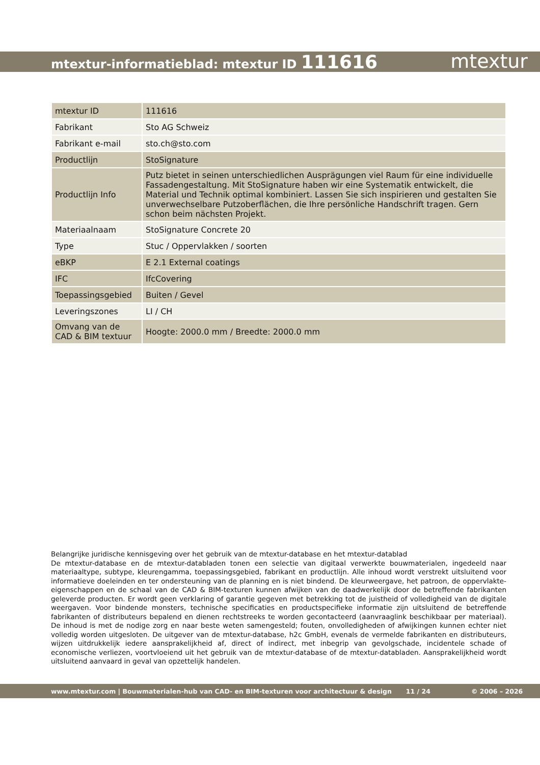mtextur-informatieblad: mtextur ID 111616 mtextur
| mtextur ID | 111616 |
| Fabrikant | Sto AG Schweiz |
| Fabrikant e-mail | sto.ch@sto.com |
| Productlijn | StoSignature |
| Productlijn Info | Putz bietet in seinen unterschiedlichen Ausprägungen viel Raum für eine individuelle Fassadengestaltung. Mit StoSignature haben wir eine Systematik entwickelt, die Material und Technik optimal kombiniert. Lassen Sie sich inspirieren und gestalten Sie unverwechselbare Putzoberflächen, die Ihre persönliche Handschrift tragen. Gern schon beim nächsten Projekt. |
| Materiaalnaam | StoSignature Concrete 20 |
| Type | Stuc / Oppervlakken / soorten |
| eBKP | E 2.1 External coatings |
| IFC | IfcCovering |
| Toepassingsgebied | Buiten / Gevel |
| Leveringszones | LI / CH |
| Omvang van de CAD & BIM textuur | Hoogte: 2000.0 mm / Breedte: 2000.0 mm |
Belangrijke juridische kennisgeving over het gebruik van de mtextur-database en het mtextur-datablad
De mtextur-database en de mtextur-databladen tonen een selectie van digitaal verwerkte bouwmaterialen, ingedeeld naar materiaaltype, subtype, kleurengamma, toepassingsgebied, fabrikant en productlijn. Alle inhoud wordt verstrekt uitsluitend voor informatieve doeleinden en ter ondersteuning van de planning en is niet bindend. De kleurweergave, het patroon, de oppervlakte-eigenschappen en de schaal van de CAD & BIM-texturen kunnen afwijken van de daadwerkelijk door de betreffende fabrikanten geleverde producten. Er wordt geen verklaring of garantie gegeven met betrekking tot de juistheid of volledigheid van de digitale weergaven. Voor bindende monsters, technische specificaties en productspecifieke informatie zijn uitsluitend de betreffende fabrikanten of distributeurs bepalend en dienen rechtstreeks te worden gecontacteerd (aanvraaglink beschikbaar per materiaal). De inhoud is met de nodige zorg en naar beste weten samengesteld; fouten, onvolledigheden of afwijkingen kunnen echter niet volledig worden uitgesloten. De uitgever van de mtextur-database, h2c GmbH, evenals de vermelde fabrikanten en distributeurs, wijzen uitdrukkelijk iedere aansprakelijkheid af, direct of indirect, met inbegrip van gevolgschade, incidentele schade of economische verliezen, voortvloeiend uit het gebruik van de mtextur-database of de mtextur-databladen. Aansprakelijkheid wordt uitsluitend aanvaard in geval van opzettelijk handelen.
www.mtextur.com | Bouwmaterialen-hub van CAD- en BIM-texturen voor architectuur & design 11 / 24 © 2006 – 2026